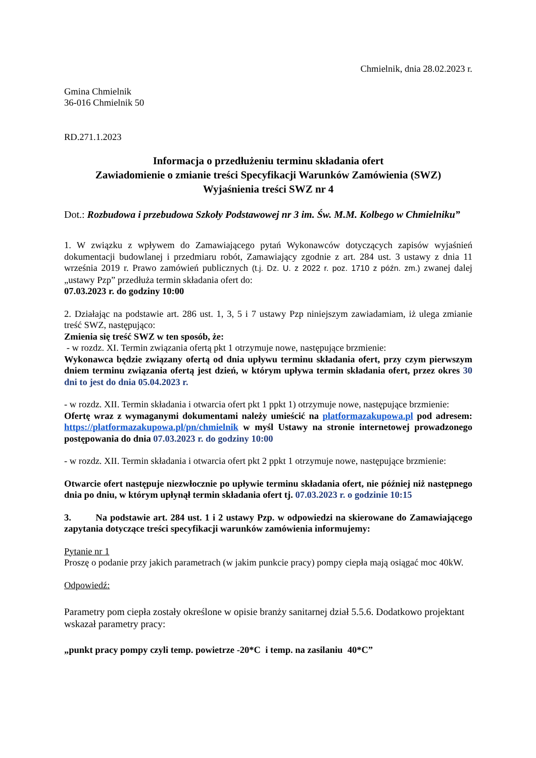Chmielnik, dnia 28.02.2023 r.
Gmina Chmielnik
36-016 Chmielnik 50
RD.271.1.2023
Informacja o przedłużeniu terminu składania ofert
Zawiadomienie o zmianie treści Specyfikacji Warunków Zamówienia (SWZ)
Wyjaśnienia treści SWZ nr 4
Dot.: Rozbudowa i przebudowa Szkoły Podstawowej nr 3 im. Św. M.M. Kolbego w Chmielniku”
1. W związku z wpływem do Zamawiającego pytań Wykonawców dotyczących zapisów wyjaśnień dokumentacji budowlanej i przedmiaru robót, Zamawiający zgodnie z art. 284 ust. 3 ustawy z dnia 11 września 2019 r. Prawo zamówień publicznych (t.j. Dz. U. z 2022 r. poz. 1710 z późn. zm.) zwanej dalej „ustawy Pzp” przedłuża termin składania ofert do:
07.03.2023 r. do godziny 10:00
2. Działając na podstawie art. 286 ust. 1, 3, 5 i 7 ustawy Pzp niniejszym zawiadamiam, iż ulega zmianie treść SWZ, następująco:
Zmienia się treść SWZ w ten sposób, że:
- w rozdz. XI. Termin związania ofertą pkt 1 otrzymuje nowe, następujące brzmienie:
Wykonawca będzie związany ofertą od dnia upływu terminu składania ofert, przy czym pierwszym dniem terminu związania ofertą jest dzień, w którym upływa termin składania ofert, przez okres 30 dni to jest do dnia 05.04.2023 r.
- w rozdz. XII. Termin składania i otwarcia ofert pkt 1 ppkt 1) otrzymuje nowe, następujące brzmienie:
Ofertę wraz z wymaganymi dokumentami należy umieścić na platformazakupowa.pl pod adresem: https://platformazakupowa.pl/pn/chmielnik w myśl Ustawy na stronie internetowej prowadzonego postępowania do dnia 07.03.2023 r. do godziny 10:00
- w rozdz. XII. Termin składania i otwarcia ofert pkt 2 ppkt 1 otrzymuje nowe, następujące brzmienie:
Otwarcie ofert następuje niezwłocznie po upływie terminu składania ofert, nie później niż następnego dnia po dniu, w którym upłynął termin składania ofert tj. 07.03.2023 r. o godzinie 10:15
3. Na podstawie art. 284 ust. 1 i 2 ustawy Pzp. w odpowiedzi na skierowane do Zamawiającego zapytania dotyczące treści specyfikacji warunków zamówienia informujemy:
Pytanie nr 1
Proszę o podanie przy jakich parametrach (w jakim punkcie pracy) pompy ciepła mają osiągać moc 40kW.
Odpowiedź:
Parametry pom ciepła zostały określone w opisie branży sanitarnej dział 5.5.6. Dodatkowo projektant wskazał parametry pracy:
„punkt pracy pompy czyli temp. powietrze -20*C i temp. na zasilaniu 40*C”